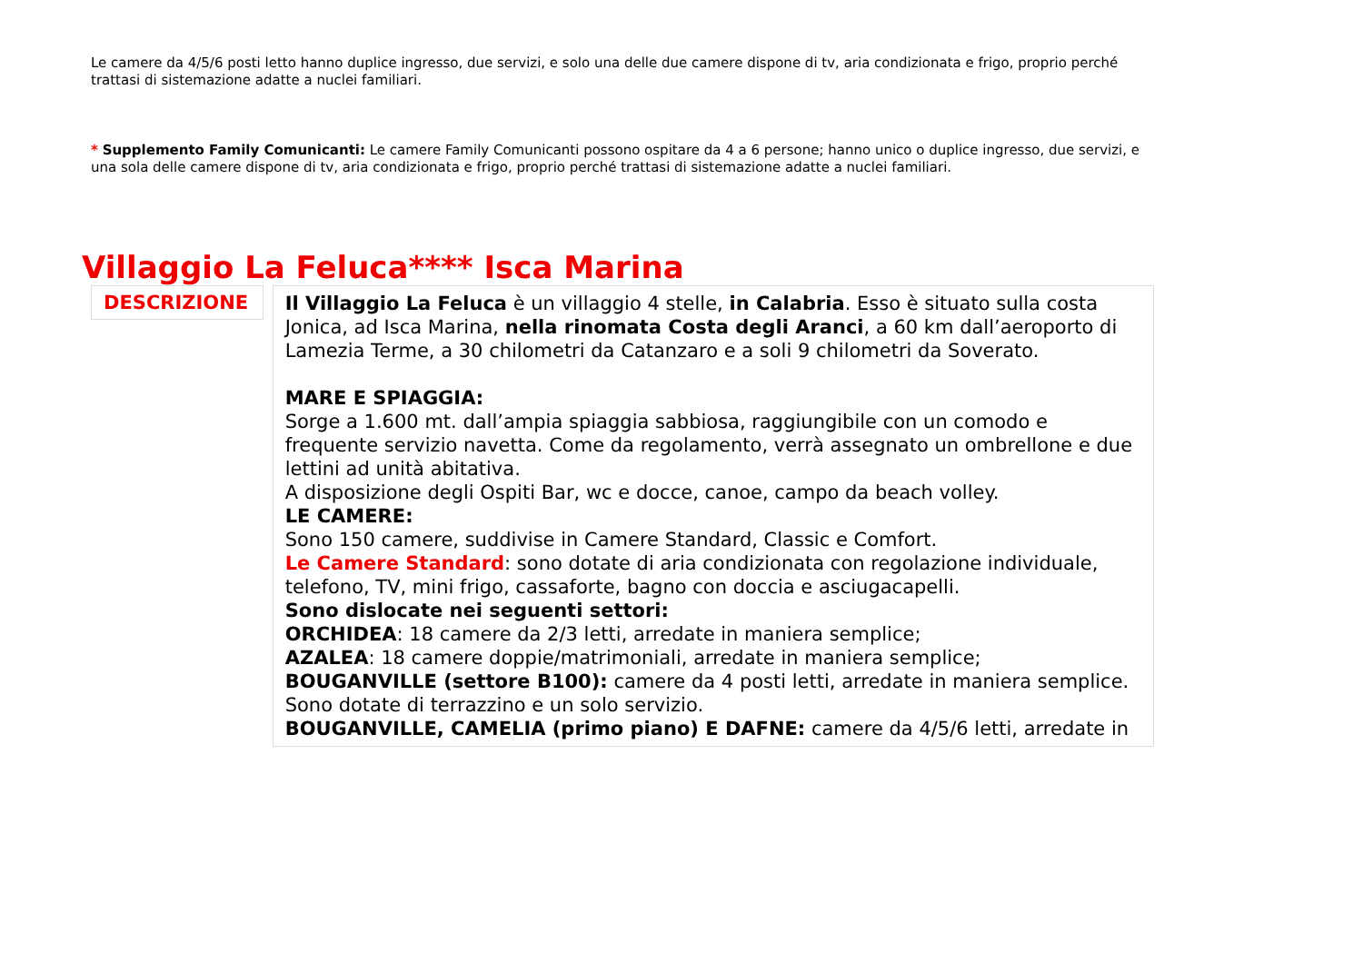Le camere da 4/5/6 posti letto hanno duplice ingresso, due servizi, e solo una delle due camere dispone di tv, aria condizionata e frigo, proprio perché trattasi di sistemazione adatte a nuclei familiari.
* Supplemento Family Comunicanti: Le camere Family Comunicanti possono ospitare da 4 a 6 persone; hanno unico o duplice ingresso, due servizi, e una sola delle camere dispone di tv, aria condizionata e frigo, proprio perché trattasi di sistemazione adatte a nuclei familiari.
Villaggio La Feluca**** Isca Marina
DESCRIZIONE
Il Villaggio La Feluca è un villaggio 4 stelle, in Calabria. Esso è situato sulla costa Jonica, ad Isca Marina, nella rinomata Costa degli Aranci, a 60 km dall’aeroporto di Lamezia Terme, a 30 chilometri da Catanzaro e a soli 9 chilometri da Soverato.
MARE E SPIAGGIA:
Sorge a 1.600 mt. dall’ampia spiaggia sabbiosa, raggiungibile con un comodo e frequente servizio navetta. Come da regolamento, verrà assegnato un ombrellone e due lettini ad unità abitativa.
A disposizione degli Ospiti Bar, wc e docce, canoe, campo da beach volley.
LE CAMERE:
Sono 150 camere, suddivise in Camere Standard, Classic e Comfort.
Le Camere Standard: sono dotate di aria condizionata con regolazione individuale, telefono, TV, mini frigo, cassaforte, bagno con doccia e asciugacapelli.
Sono dislocate nei seguenti settori:
ORCHIDEA: 18 camere da 2/3 letti, arredate in maniera semplice;
AZALEA: 18 camere doppie/matrimoniali, arredate in maniera semplice;
BOUGANVILLE (settore B100): camere da 4 posti letti, arredate in maniera semplice. Sono dotate di terrazzino e un solo servizio.
BOUGANVILLE, CAMELIA (primo piano) E DAFNE: camere da 4/5/6 letti, arredate in